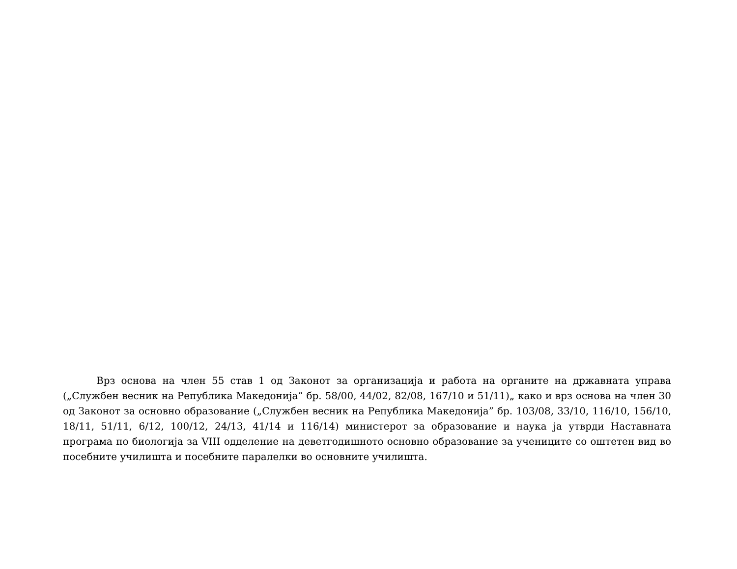Врз основа на член 55 став 1 од Законот за организација и работа на органите на државната управа („Службен весник на Република Македонија” бр. 58/00, 44/02, 82/08, 167/10 и 51/11)„ како и врз основа на член 30 од Законот за основно образование („Службен весник на Република Македонија” бр. 103/08, 33/10, 116/10, 156/10, 18/11, 51/11, 6/12, 100/12, 24/13, 41/14 и 116/14) министерот за образование и наука ја утврди Наставната програма по биологија за VIII одделение на деветгодишното основно образование за учениците со оштетен вид во посебните училишта и посебните паралелки во основните училишта.